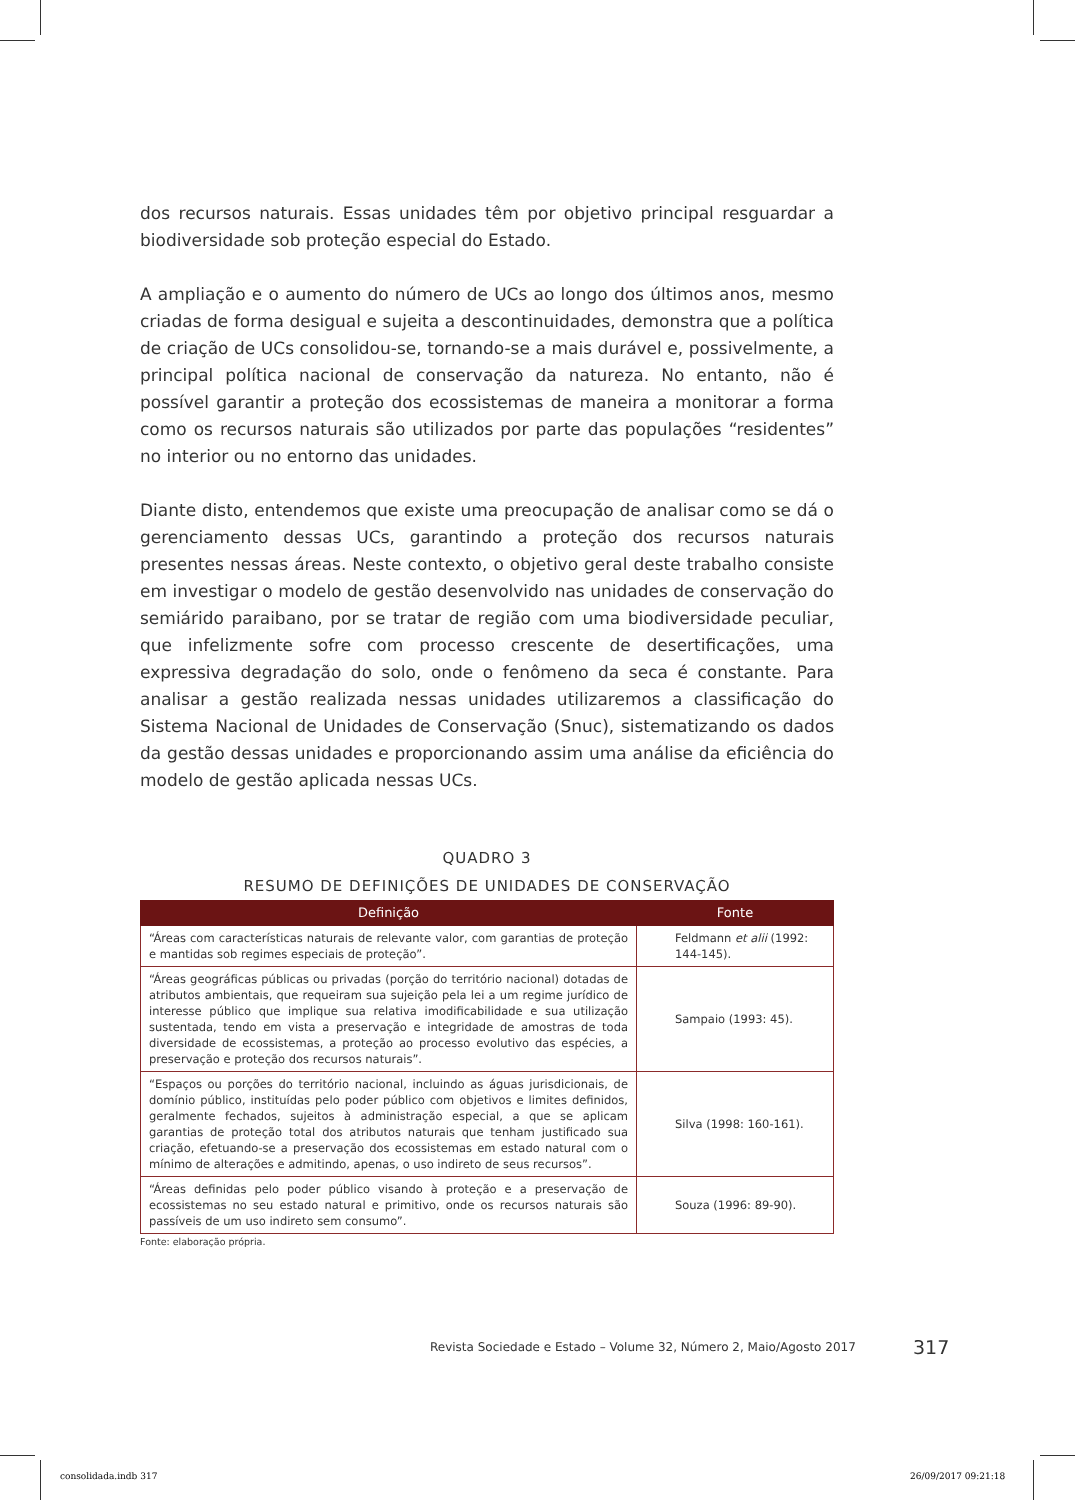dos recursos naturais. Essas unidades têm por objetivo principal resguardar a biodiversidade sob proteção especial do Estado.
A ampliação e o aumento do número de UCs ao longo dos últimos anos, mesmo criadas de forma desigual e sujeita a descontinuidades, demonstra que a política de criação de UCs consolidou-se, tornando-se a mais durável e, possivelmente, a principal política nacional de conservação da natureza. No entanto, não é possível garantir a proteção dos ecossistemas de maneira a monitorar a forma como os recursos naturais são utilizados por parte das populações “residentes” no interior ou no entorno das unidades.
Diante disto, entendemos que existe uma preocupação de analisar como se dá o gerenciamento dessas UCs, garantindo a proteção dos recursos naturais presentes nessas áreas. Neste contexto, o objetivo geral deste trabalho consiste em investigar o modelo de gestão desenvolvido nas unidades de conservação do semiárido paraibano, por se tratar de região com uma biodiversidade peculiar, que infelizmente sofre com processo crescente de desertificações, uma expressiva degradação do solo, onde o fenômeno da seca é constante. Para analisar a gestão realizada nessas unidades utilizaremos a classificação do Sistema Nacional de Unidades de Conservação (Snuc), sistematizando os dados da gestão dessas unidades e proporcionando assim uma análise da eficiência do modelo de gestão aplicada nessas UCs.
QUADRO 3
RESUMO DE DEFINIÇÕES DE UNIDADES DE CONSERVAÇÃO
| Definição | Fonte |
| --- | --- |
| “Áreas com características naturais de relevante valor, com garantias de proteção e mantidas sob regimes especiais de proteção”. | Feldmann et alii (1992: 144-145). |
| “Áreas geográficas públicas ou privadas (porção do território nacional) dotadas de atributos ambientais, que requeiram sua sujeição pela lei a um regime jurídico de interesse público que implique sua relativa imodificabilidade e sua utilização sustentada, tendo em vista a preservação e integridade de amostras de toda diversidade de ecossistemas, a proteção ao processo evolutivo das espécies, a preservação e proteção dos recursos naturais”. | Sampaio (1993: 45). |
| “Espaços ou porções do território nacional, incluindo as águas jurisdicionais, de domínio público, instituídas pelo poder público com objetivos e limites definidos, geralmente fechados, sujeitos à administração especial, a que se aplicam garantias de proteção total dos atributos naturais que tenham justificado sua criação, efetuando-se a preservação dos ecossistemas em estado natural com o mínimo de alterações e admitindo, apenas, o uso indireto de seus recursos”. | Silva (1998: 160-161). |
| “Áreas definidas pelo poder público visando à proteção e a preservação de ecossistemas no seu estado natural e primitivo, onde os recursos naturais são passíveis de um uso indireto sem consumo”. | Souza (1996: 89-90). |
Fonte: elaboração própria.
Revista Sociedade e Estado – Volume 32, Número 2, Maio/Agosto 2017
317
consolidada.indb 317 26/09/2017 09:21:18